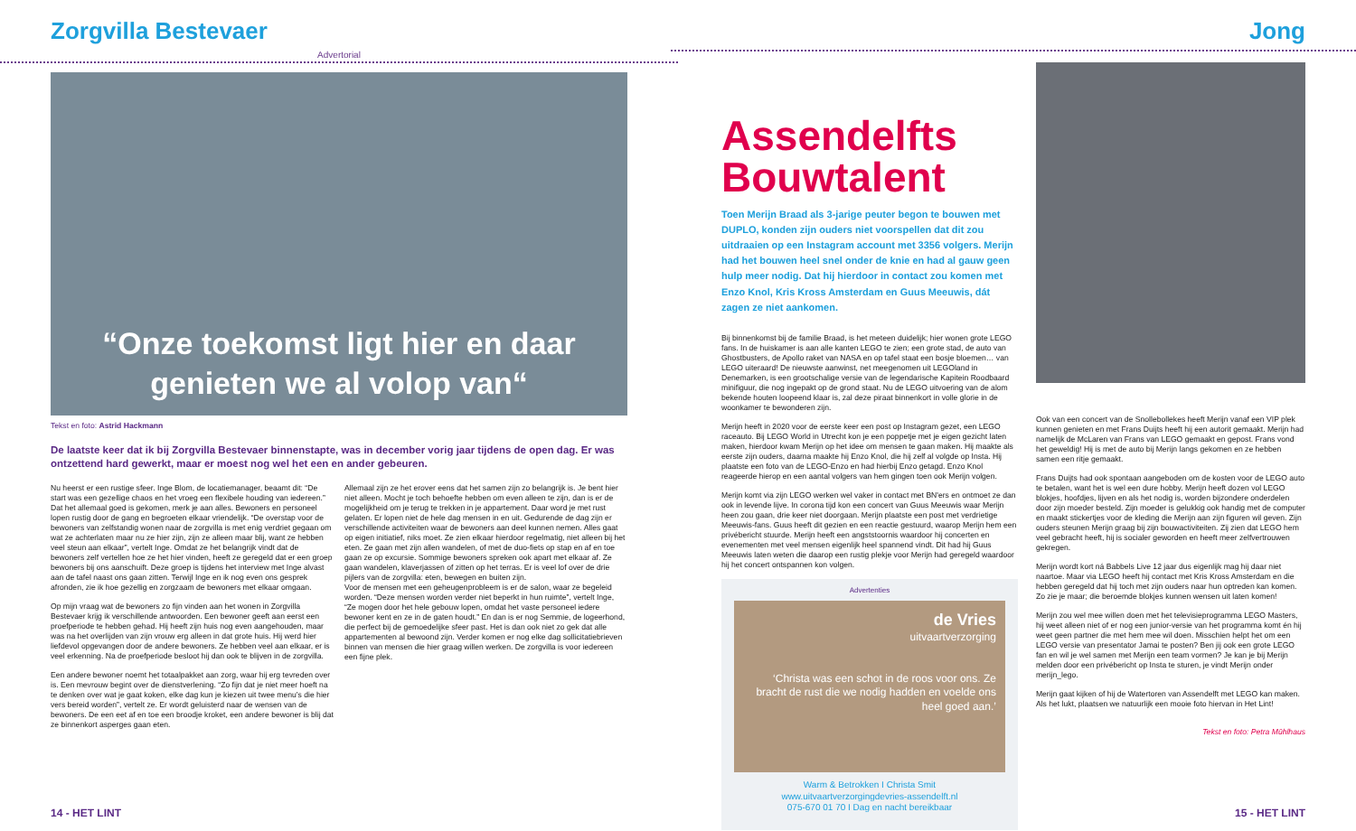Zorgvilla Bestevaer
Advertorial
“Onze toekomst ligt hier en daar genieten we al volop van“
Tekst en foto: Astrid Hackmann
De laatste keer dat ik bij Zorgvilla Bestevaer binnenstapte, was in december vorig jaar tijdens de open dag. Er was ontzettend hard gewerkt, maar er moest nog wel het een en ander gebeuren.
Nu heerst er een rustige sfeer. Inge Blom, de locatiemanager, beaamt dit: “De start was een gezellige chaos en het vroeg een flexibele houding van iedereen.” Dat het allemaal goed is gekomen, merk je aan alles. Bewoners en personeel lopen rustig door de gang en begroeten elkaar vriendelijk. “De overstap voor de bewoners van zelfstandig wonen naar de zorgvilla is met enig verdriet gegaan om wat ze achterlaten maar nu ze hier zijn, zijn ze alleen maar blij, want ze hebben veel steun aan elkaar”, vertelt Inge. Omdat ze het belangrijk vindt dat de bewoners zelf vertellen hoe ze het hier vinden, heeft ze geregeld dat er een groep bewoners bij ons aanschuift. Deze groep is tijdens het interview met Inge alvast aan de tafel naast ons gaan zitten. Terwijl Inge en ik nog even ons gesprek afronden, zie ik hoe gezellig en zorgzaam de bewoners met elkaar omgaan.
Op mijn vraag wat de bewoners zo fijn vinden aan het wonen in Zorgvilla Bestevaer krijg ik verschillende antwoorden. Een bewoner geeft aan eerst een proefperiode te hebben gehad. Hij heeft zijn huis nog even aangehouden, maar was na het overlijden van zijn vrouw erg alleen in dat grote huis. Hij werd hier liefdevol opgevangen door de andere bewoners. Ze hebben veel aan elkaar, er is veel erkenning. Na de proefperiode besloot hij dan ook te blijven in de zorgvilla.
Een andere bewoner noemt het totaalpakket aan zorg, waar hij erg tevreden over is. Een mevrouw begint over de dienstverlening. “Zo fijn dat je niet meer hoeft na te denken over wat je gaat koken, elke dag kun je kiezen uit twee menu’s die hier vers bereid worden”, vertelt ze. Er wordt geluisterd naar de wensen van de bewoners. De een eet af en toe een broodje kroket, een andere bewoner is blij dat ze binnenkort asperges gaan eten.
Allemaal zijn ze het erover eens dat het samen zijn zo belangrijk is. Je bent hier niet alleen. Mocht je toch behoefte hebben om even alleen te zijn, dan is er de mogelijkheid om je terug te trekken in je appartement. Daar word je met rust gelaten. Er lopen niet de hele dag mensen in en uit. Gedurende de dag zijn er verschillende activiteiten waar de bewoners aan deel kunnen nemen. Alles gaat op eigen initiatief, niks moet. Ze zien elkaar hierdoor regelmatig, niet alleen bij het eten. Ze gaan met zijn allen wandelen, of met de duo-fiets op stap en af en toe gaan ze op excursie. Sommige bewoners spreken ook apart met elkaar af. Ze gaan wandelen, klaverjassen of zitten op het terras. Er is veel lof over de drie pijlers van de zorgvilla: eten, bewegen en buiten zijn.
Voor de mensen met een geheugenprobleem is er de salon, waar ze begeleid worden. “Deze mensen worden verder niet beperkt in hun ruimte”, vertelt Inge, “Ze mogen door het hele gebouw lopen, omdat het vaste personeel iedere bewoner kent en ze in de gaten houdt.” En dan is er nog Semmie, de logeerhond, die perfect bij de gemoedelijke sfeer past. Het is dan ook niet zo gek dat alle appartementen al bewoond zijn. Verder komen er nog elke dag sollicitatiebrieven binnen van mensen die hier graag willen werken. De zorgvilla is voor iedereen een fijne plek.
14 - HET LINT
Jong
Assendelfts Bouwtalent
Toen Merijn Braad als 3-jarige peuter begon te bouwen met DUPLO, konden zijn ouders niet voorspellen dat dit zou uitdraaien op een Instagram account met 3356 volgers. Merijn had het bouwen heel snel onder de knie en had al gauw geen hulp meer nodig. Dat hij hierdoor in contact zou komen met Enzo Knol, Kris Kross Amsterdam en Guus Meeuwis, dát zagen ze niet aankomen.
Bij binnenkomst bij de familie Braad, is het meteen duidelijk; hier wonen grote LEGO fans. In de huiskamer is aan alle kanten LEGO te zien; een grote stad, de auto van Ghostbusters, de Apollo raket van NASA en op tafel staat een bosje bloemen… van LEGO uiteraard! De nieuwste aanwinst, net meegenomen uit LEGOland in Denemarken, is een grootschalige versie van de legendarische Kapitein Roodbaard minifiguur, die nog ingepakt op de grond staat. Nu de LEGO uitvoering van de alom bekende houten loopeend klaar is, zal deze piraat binnenkort in volle glorie in de woonkamer te bewonderen zijn.
Merijn heeft in 2020 voor de eerste keer een post op Instagram gezet, een LEGO raceauto. Bij LEGO World in Utrecht kon je een poppetje met je eigen gezicht laten maken, hierdoor kwam Merijn op het idee om mensen te gaan maken. Hij maakte als eerste zijn ouders, daarna maakte hij Enzo Knol, die hij zelf al volgde op Insta. Hij plaatste een foto van de LEGO-Enzo en had hierbij Enzo getagd. Enzo Knol reageerde hierop en een aantal volgers van hem gingen toen ook Merijn volgen.
Merijn komt via zijn LEGO werken wel vaker in contact met BN'ers en ontmoet ze dan ook in levende lijve. In corona tijd kon een concert van Guus Meeuwis waar Merijn heen zou gaan, drie keer niet doorgaan. Merijn plaatste een post met verdrietige Meeuwis-fans. Guus heeft dit gezien en een reactie gestuurd, waarop Merijn hem een privébericht stuurde. Merijn heeft een angststoornis waardoor hij concerten en evenementen met veel mensen eigenlijk heel spannend vindt. Dit had hij Guus Meeuwis laten weten die daarop een rustig plekje voor Merijn had geregeld waardoor hij het concert ontspannen kon volgen.
Advertenties
de Vries
uitvaartverzorging
‘Christa was een schot in de roos voor ons. Ze bracht de rust die we nodig hadden en voelde ons heel goed aan.’
Warm & Betrokken I Christa Smit
www.uitvaartverzorgingdevries-assendelft.nl
075-670 01 70 I Dag en nacht bereikbaar
Ook van een concert van de Snollebollekes heeft Merijn vanaf een VIP plek kunnen genieten en met Frans Duijts heeft hij een autorit gemaakt. Merijn had namelijk de McLaren van Frans van LEGO gemaakt en gepost. Frans vond het geweldig! Hij is met de auto bij Merijn langs gekomen en ze hebben samen een ritje gemaakt.
Frans Duijts had ook spontaan aangeboden om de kosten voor de LEGO auto te betalen, want het is wel een dure hobby. Merijn heeft dozen vol LEGO blokjes, hoofdjes, lijven en als het nodig is, worden bijzondere onderdelen door zijn moeder besteld. Zijn moeder is gelukkig ook handig met de computer en maakt stickertjes voor de kleding die Merijn aan zijn figuren wil geven. Zijn ouders steunen Merijn graag bij zijn bouwactiviteiten. Zij zien dat LEGO hem veel gebracht heeft, hij is socialer geworden en heeft meer zelfvertrouwen gekregen.
Merijn wordt kort ná Babbels Live 12 jaar dus eigenlijk mag hij daar niet naartoe. Maar via LEGO heeft hij contact met Kris Kross Amsterdam en die hebben geregeld dat hij toch met zijn ouders naar hun optreden kan komen. Zo zie je maar; die beroemde blokjes kunnen wensen uit laten komen!
Merijn zou wel mee willen doen met het televisieprogramma LEGO Masters, hij weet alleen niet of er nog een junior-versie van het programma komt én hij weet geen partner die met hem mee wil doen. Misschien helpt het om een LEGO versie van presentator Jamai te posten? Ben jij ook een grote LEGO fan en wil je wel samen met Merijn een team vormen? Je kan je bij Merijn melden door een privébericht op Insta te sturen, je vindt Merijn onder merijn_lego.
Merijn gaat kijken of hij de Watertoren van Assendelft met LEGO kan maken. Als het lukt, plaatsen we natuurlijk een mooie foto hiervan in Het Lint!
Tekst en foto: Petra Mühlhaus
15 - HET LINT